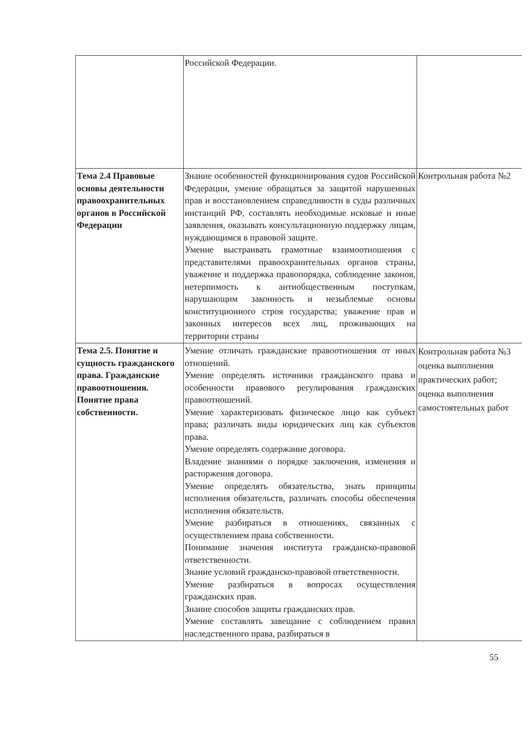| | Российской Федерации. | |
| Тема 2.4 Правовые основы деятельности правоохранительных органов в Российской Федерации | Знание особенностей функционирования судов Российской Федерации, умение обращаться за защитой нарушенных прав и восстановлением справедливости в суды различных инстанций РФ, составлять необходимые исковые и иные заявления, оказывать консультационную поддержку лицам, нуждающимся в правовой защите. Умение выстраивать грамотные взаимоотношения с представителями правоохранительных органов страны, уважение и поддержка правопорядка, соблюдение законов, нетерпимость к антиобщественным поступкам, нарушающим законность и незыблемые основы конституционного строя государства; уважение прав и законных интересов всех лиц, проживающих на территории страны | Контрольная работа №2 |
| Тема 2.5. Понятие и сущность гражданского права. Гражданские правоотношения. Понятие права собственности. | Умение отличать гражданские правоотношения от иных отношений. Умение определять источники гражданского права и особенности правового регулирования гражданских правоотношений. Умение характеризовать физическое лицо как субъект права; различать виды юридических лиц как субъектов права. Умение определять содержание договора. Владение знаниями о порядке заключения, изменения и расторжения договора. Умение определять обязательства, знать принципы исполнения обязательств, различать способы обеспечения исполнения обязательств. Умение разбираться в отношениях, связанных с осуществлением права собственности. Понимание значения института гражданско-правовой ответственности. Знание условий гражданско-правовой ответственности. Умение разбираться в вопросах осуществления гражданских прав. Знание способов защиты гражданских прав. Умение составлять завещание с соблюдением правил наследственного права, разбираться в | Контрольная работа №3 оценка выполнения практических работ; оценка выполнения самостоятельных работ |
55